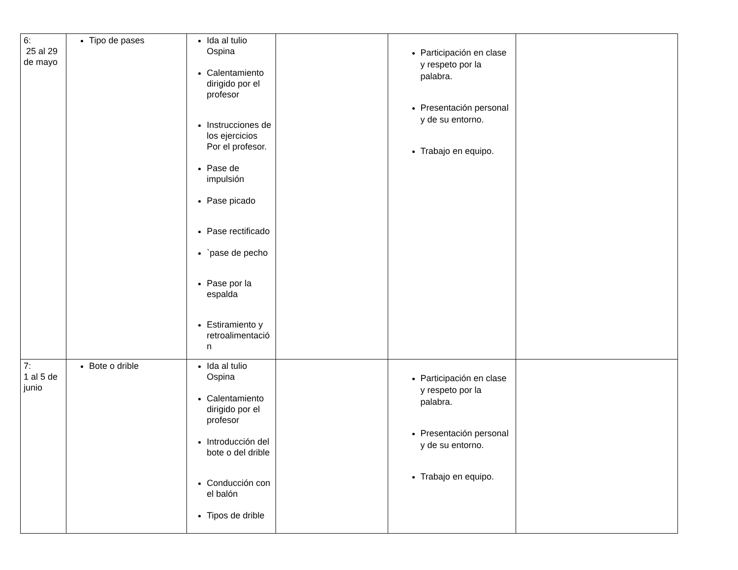| 6: 25 al 29 de mayo | Tipo de pases | Ida al tulio Ospina Calentamiento dirigido por el profesor Instrucciones de los ejercicios Por el profesor. Pase de impulsión Pase picado Pase rectificado `pase de pecho Pase por la espalda Estiramiento y retroalimentació n | | Participación en clase y respeto por la palabra. Presentación personal y de su entorno. Trabajo en equipo. | |
| 7: 1 al 5 de junio | Bote o drible | Ida al tulio Ospina Calentamiento dirigido por el profesor Introducción del bote o del drible Conducción con el balón Tipos de drible | | Participación en clase y respeto por la palabra. Presentación personal y de su entorno. Trabajo en equipo. | |